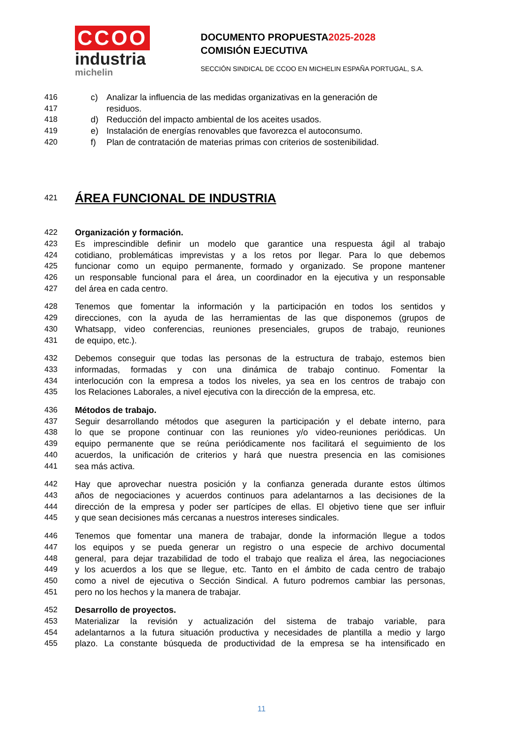CCOO
industria
michelin
DOCUMENTO PROPUESTA2025-2028
COMISIÓN EJECUTIVA
SECCIÓN SINDICAL DE CCOO EN MICHELIN ESPAÑA PORTUGAL, S.A.
416 c) Analizar la influencia de las medidas organizativas en la generación de
417 residuos.
418 d) Reducción del impacto ambiental de los aceites usados.
419 e) Instalación de energías renovables que favorezca el autoconsumo.
420 f) Plan de contratación de materias primas con criterios de sostenibilidad.
421
ÁREA FUNCIONAL DE INDUSTRIA
422 Organización y formación.
423 Es imprescindible definir un modelo que garantice una respuesta ágil al trabajo
424 cotidiano, problemáticas imprevistas y a los retos por llegar. Para lo que debemos
425 funcionar como un equipo permanente, formado y organizado. Se propone mantener
426 un responsable funcional para el área, un coordinador en la ejecutiva y un responsable
427 del área en cada centro.
428 Tenemos que fomentar la información y la participación en todos los sentidos y
429 direcciones, con la ayuda de las herramientas de las que disponemos (grupos de
430 Whatsapp, video conferencias, reuniones presenciales, grupos de trabajo, reuniones
431 de equipo, etc.).
432 Debemos conseguir que todas las personas de la estructura de trabajo, estemos bien
433 informadas, formadas y con una dinámica de trabajo continuo. Fomentar la
434 interlocución con la empresa a todos los niveles, ya sea en los centros de trabajo con
435 los Relaciones Laborales, a nivel ejecutiva con la dirección de la empresa, etc.
436 Métodos de trabajo.
437 Seguir desarrollando métodos que aseguren la participación y el debate interno, para
438 lo que se propone continuar con las reuniones y/o video-reuniones periódicas. Un
439 equipo permanente que se reúna periódicamente nos facilitará el seguimiento de los
440 acuerdos, la unificación de criterios y hará que nuestra presencia en las comisiones
441 sea más activa.
442 Hay que aprovechar nuestra posición y la confianza generada durante estos últimos
443 años de negociaciones y acuerdos continuos para adelantarnos a las decisiones de la
444 dirección de la empresa y poder ser partícipes de ellas. El objetivo tiene que ser influir
445 y que sean decisiones más cercanas a nuestros intereses sindicales.
446 Tenemos que fomentar una manera de trabajar, donde la información llegue a todos
447 los equipos y se pueda generar un registro o una especie de archivo documental
448 general, para dejar trazabilidad de todo el trabajo que realiza el área, las negociaciones
449 y los acuerdos a los que se llegue, etc. Tanto en el ámbito de cada centro de trabajo
450 como a nivel de ejecutiva o Sección Sindical. A futuro podremos cambiar las personas,
451 pero no los hechos y la manera de trabajar.
452 Desarrollo de proyectos.
453 Materializar la revisión y actualización del sistema de trabajo variable, para
454 adelantarnos a la futura situación productiva y necesidades de plantilla a medio y largo
455 plazo. La constante búsqueda de productividad de la empresa se ha intensificado en
11